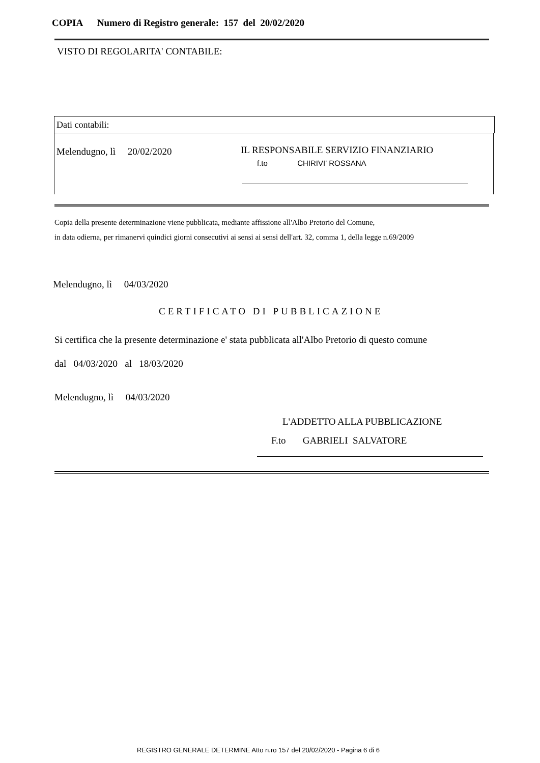COPIA Numero di Registro generale: 157 del 20/02/2020
VISTO DI REGOLARITA' CONTABILE:
Dati contabili:
Melendugno, lì 20/02/2020
IL RESPONSABILE SERVIZIO FINANZIARIO
f.to CHIRIVI' ROSSANA
Copia della presente determinazione viene pubblicata, mediante affissione all'Albo Pretorio del Comune,
in data odierna, per rimanervi quindici giorni consecutivi ai sensi ai sensi dell'art. 32, comma 1, della legge n.69/2009
Melendugno, lì 04/03/2020
CERTIFICATO DI PUBBLICAZIONE
Si certifica che la presente determinazione e' stata pubblicata all'Albo Pretorio di questo comune
dal 04/03/2020 al 18/03/2020
Melendugno, lì 04/03/2020
L'ADDETTO ALLA PUBBLICAZIONE
F.to GABRIELI SALVATORE
REGISTRO GENERALE DETERMINE Atto n.ro 157 del 20/02/2020 - Pagina 6 di 6